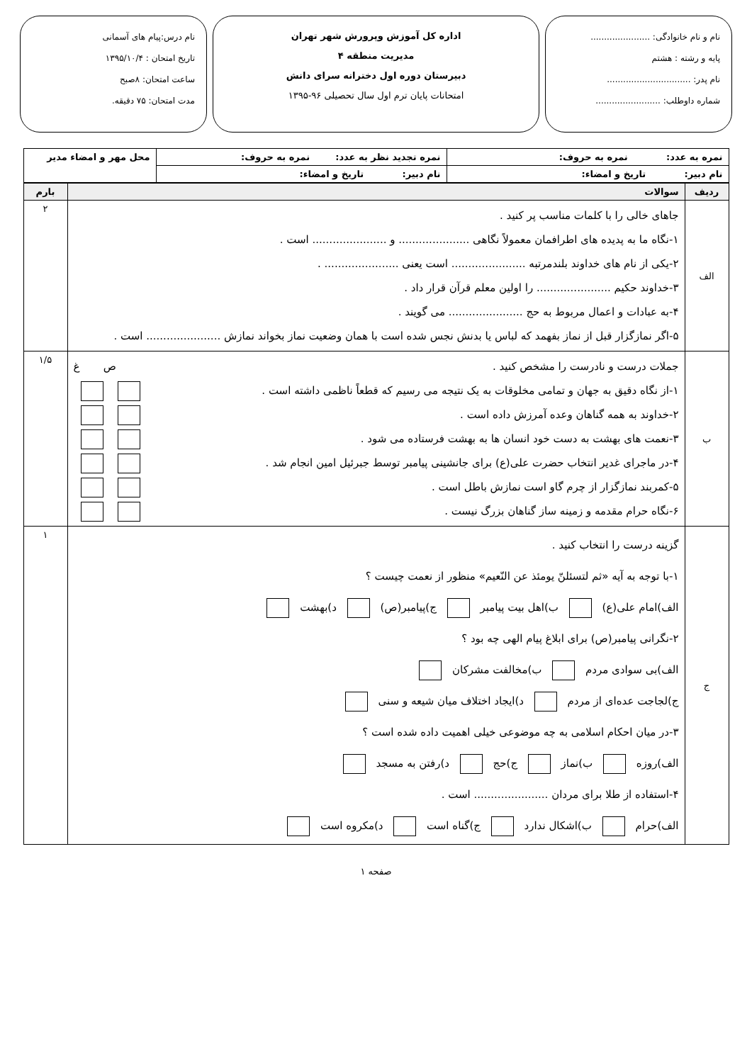نام و نام خانوادگی: ......................
پایه و رشته : هشتم
نام پدر: ...............................
شماره داوطلب: ........................
اداره کل آموزش وپرورش شهر تهران
مدیریت منطقه ۴
دبیرستان دوره اول دخترانه سرای دانش
امتحانات پایان ترم اول سال تحصیلی ۹۶-۱۳۹۵
نام درس:پیام های آسمانی
تاریخ امتحان : ۱۳۹۵/۱۰/۴
ساعت امتحان: ۸صبح
مدت امتحان: ۷۵ دقیقه.
| نمره به عدد: نمره به حروف: | نمره تجدید نظر به عدد: نمره به حروف: | محل مهر و امضاء مدیر |
| نام دبیر: تاریخ و امضاء: | نام دبیر: تاریخ و امضاء: | |
| ردیف | سوالات | بارم |
| --- | --- | --- |
| الف | جاهای خالی را با کلمات مناسب پر کنید . ۱-نگاه ما به پدیده های اطرافمان معمولاً نگاهی ..................... و ...................... است . ۲-یکی از نام های خداوند بلندمرتبه ...................... است یعنی ...................... . ۳-خداوند حکیم ...................... را اولین معلم قرآن قرار داد . ۴-به عبادات و اعمال مربوط به حج ...................... می گویند . ۵-اگر نمازگزار قبل از نماز بفهمد که لباس یا بدنش نجس شده است با همان وضعیت نماز بخواند نمازش ...................... است . | ۲ |
| ب | جملات درست و نادرست را مشخص کنید . ص غ ۱-از نگاه دقیق به جهان و تمامی مخلوقات به یک نتیجه می رسیم که قطعاً ناظمی داشته است . ۲-خداوند به همه گناهان وعده آمرزش داده است . ۳-نعمت های بهشت به دست خود انسان ها به بهشت فرستاده می شود . ۴-در ماجرای غدیر انتخاب حضرت علی(ع) برای جانشینی پیامبر توسط جبرئیل امین انجام شد . ۵-کمربند نمازگزار از چرم گاو است نمازش باطل است . ۶-نگاه حرام مقدمه و زمینه ساز گناهان بزرگ نیست . | ۱/۵ |
| ج | گزینه درست را انتخاب کنید . ۱-با توجه به آیه «ثم لتسئلنّ یومئذ عن النّعیم» منظور از نعمت چیست ؟ الف)امام علی(ع) ب)اهل بیت پیامبر ج)پیامبر(ص) د)بهشت ۲-نگرانی پیامبر(ص) برای ابلاغ پیام الهی چه بود ؟ الف)بی سوادی مردم ب)مخالفت مشرکان ج)لجاجت عده‌ای از مردم د)ایجاد اختلاف میان شیعه و سنی ۳-در میان احکام اسلامی به چه موضوعی خیلی اهمیت داده شده است ؟ الف)روزه ب)نماز ج)حج د)رفتن به مسجد ۴-استفاده از طلا برای مردان ...................... است . الف)حرام ب)اشکال ندارد ج)گناه است د)مکروه است | ۱ |
صفحه ۱